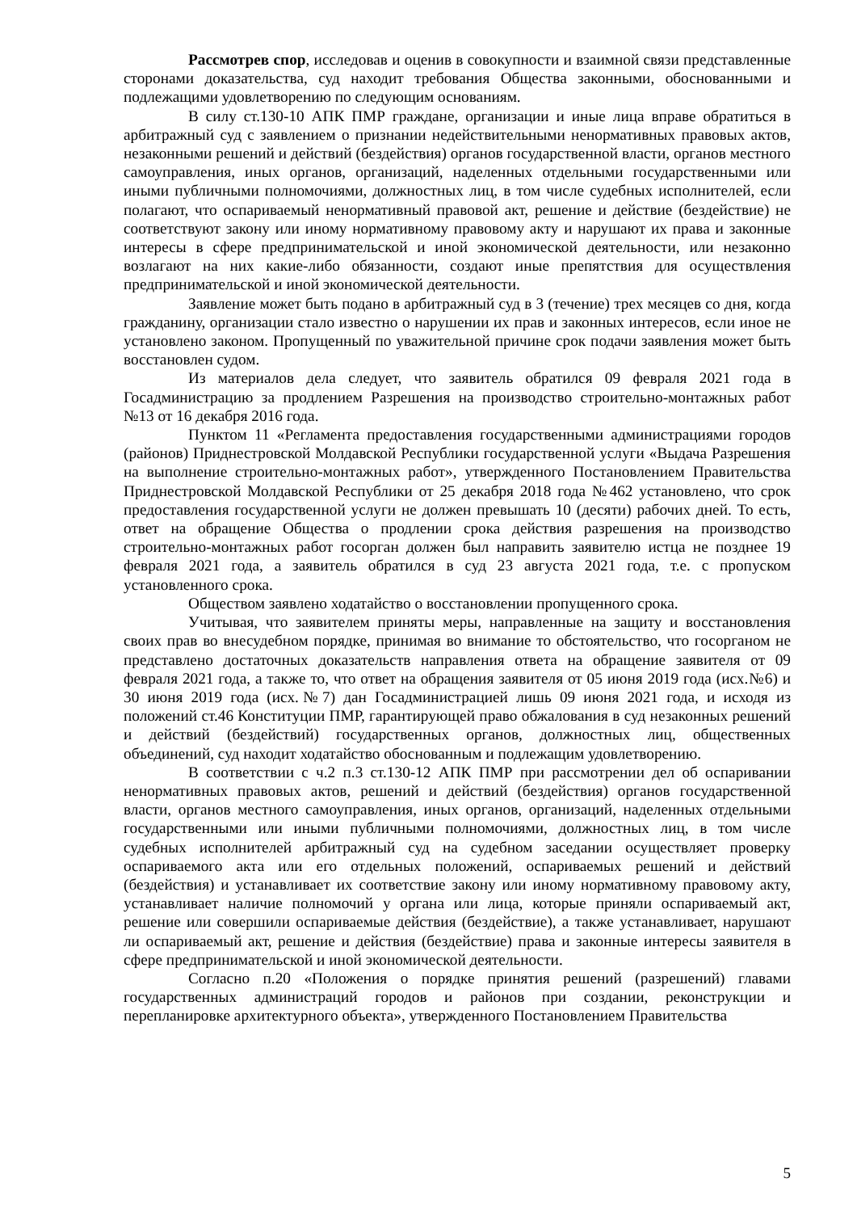Рассмотрев спор, исследовав и оценив в совокупности и взаимной связи представленные сторонами доказательства, суд находит требования Общества законными, обоснованными и подлежащими удовлетворению по следующим основаниям.
В силу ст.130-10 АПК ПМР граждане, организации и иные лица вправе обратиться в арбитражный суд с заявлением о признании недействительными ненормативных правовых актов, незаконными решений и действий (бездействия) органов государственной власти, органов местного самоуправления, иных органов, организаций, наделенных отдельными государственными или иными публичными полномочиями, должностных лиц, в том числе судебных исполнителей, если полагают, что оспариваемый ненормативный правовой акт, решение и действие (бездействие) не соответствуют закону или иному нормативному правовому акту и нарушают их права и законные интересы в сфере предпринимательской и иной экономической деятельности, или незаконно возлагают на них какие-либо обязанности, создают иные препятствия для осуществления предпринимательской и иной экономической деятельности.
Заявление может быть подано в арбитражный суд в 3 (течение) трех месяцев со дня, когда гражданину, организации стало известно о нарушении их прав и законных интересов, если иное не установлено законом. Пропущенный по уважительной причине срок подачи заявления может быть восстановлен судом.
Из материалов дела следует, что заявитель обратился 09 февраля 2021 года в Госадминистрацию за продлением Разрешения на производство строительно-монтажных работ №13 от 16 декабря 2016 года.
Пунктом 11 «Регламента предоставления государственными администрациями городов (районов) Приднестровской Молдавской Республики государственной услуги «Выдача Разрешения на выполнение строительно-монтажных работ», утвержденного Постановлением Правительства Приднестровской Молдавской Республики от 25 декабря 2018 года №462 установлено, что срок предоставления государственной услуги не должен превышать 10 (десяти) рабочих дней. То есть, ответ на обращение Общества о продлении срока действия разрешения на производство строительно-монтажных работ госорган должен был направить заявителю истца не позднее 19 февраля 2021 года, а заявитель обратился в суд 23 августа 2021 года, т.е. с пропуском установленного срока.
Обществом заявлено ходатайство о восстановлении пропущенного срока.
Учитывая, что заявителем приняты меры, направленные на защиту и восстановления своих прав во внесудебном порядке, принимая во внимание то обстоятельство, что госорганом не представлено достаточных доказательств направления ответа на обращение заявителя от 09 февраля 2021 года, а также то, что ответ на обращения заявителя от 05 июня 2019 года (исх.№6) и 30 июня 2019 года (исх.№7) дан Госадминистрацией лишь 09 июня 2021 года, и исходя из положений ст.46 Конституции ПМР, гарантирующей право обжалования в суд незаконных решений и действий (бездействий) государственных органов, должностных лиц, общественных объединений, суд находит ходатайство обоснованным и подлежащим удовлетворению.
В соответствии с ч.2 п.3 ст.130-12 АПК ПМР при рассмотрении дел об оспаривании ненормативных правовых актов, решений и действий (бездействия) органов государственной власти, органов местного самоуправления, иных органов, организаций, наделенных отдельными государственными или иными публичными полномочиями, должностных лиц, в том числе судебных исполнителей арбитражный суд на судебном заседании осуществляет проверку оспариваемого акта или его отдельных положений, оспариваемых решений и действий (бездействия) и устанавливает их соответствие закону или иному нормативному правовому акту, устанавливает наличие полномочий у органа или лица, которые приняли оспариваемый акт, решение или совершили оспариваемые действия (бездействие), а также устанавливает, нарушают ли оспариваемый акт, решение и действия (бездействие) права и законные интересы заявителя в сфере предпринимательской и иной экономической деятельности.
Согласно п.20 «Положения о порядке принятия решений (разрешений) главами государственных администраций городов и районов при создании, реконструкции и перепланировке архитектурного объекта», утвержденного Постановлением Правительства
5